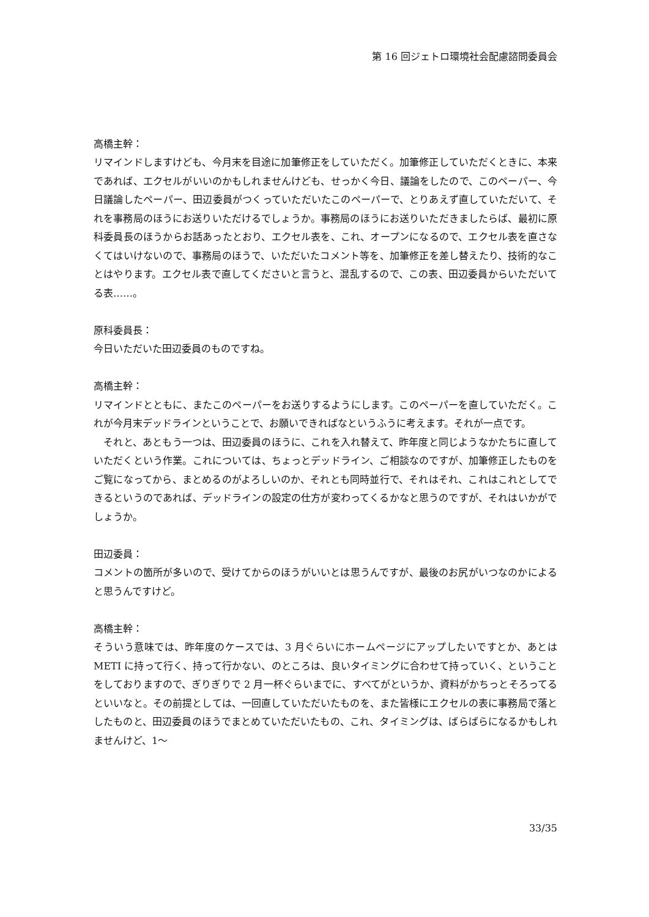第 16 回ジェトロ環境社会配慮諮問委員会
高橋主幹：
リマインドしますけども、今月末を目途に加筆修正をしていただく。加筆修正していただくときに、本来であれば、エクセルがいいのかもしれませんけども、せっかく今日、議論をしたので、このペーパー、今日議論したペーパー、田辺委員がつくっていただいたこのペーパーで、とりあえず直していただいて、それを事務局のほうにお送りいただけるでしょうか。事務局のほうにお送りいただきましたらば、最初に原科委員長のほうからお話あったとおり、エクセル表を、これ、オープンになるので、エクセル表を直さなくてはいけないので、事務局のほうで、いただいたコメント等を、加筆修正を差し替えたり、技術的なことはやります。エクセル表で直してくださいと言うと、混乱するので、この表、田辺委員からいただいてる表……。
原科委員長：
今日いただいた田辺委員のものですね。
高橋主幹：
リマインドとともに、またこのペーパーをお送りするようにします。このペーパーを直していただく。これが今月末デッドラインということで、お願いできればなというふうに考えます。それが一点です。
　それと、あともう一つは、田辺委員のほうに、これを入れ替えて、昨年度と同じようなかたちに直していただくという作業。これについては、ちょっとデッドライン、ご相談なのですが、加筆修正したものをご覧になってから、まとめるのがよろしいのか、それとも同時並行で、それはそれ、これはこれとしてできるというのであれば、デッドラインの設定の仕方が変わってくるかなと思うのですが、それはいかがでしょうか。
田辺委員：
コメントの箇所が多いので、受けてからのほうがいいとは思うんですが、最後のお尻がいつなのかによると思うんですけど。
高橋主幹：
そういう意味では、昨年度のケースでは、3 月ぐらいにホームページにアップしたいですとか、あとは METI に持って行く、持って行かない、のところは、良いタイミングに合わせて持っていく、ということをしておりますので、ぎりぎりで 2 月一杯ぐらいまでに、すべてがというか、資料がかちっとそろってるといいなと。その前提としては、一回直していただいたものを、また皆様にエクセルの表に事務局で落としたものと、田辺委員のほうでまとめていただいたもの、これ、タイミングは、ばらばらになるかもしれませんけど、1～
33/35